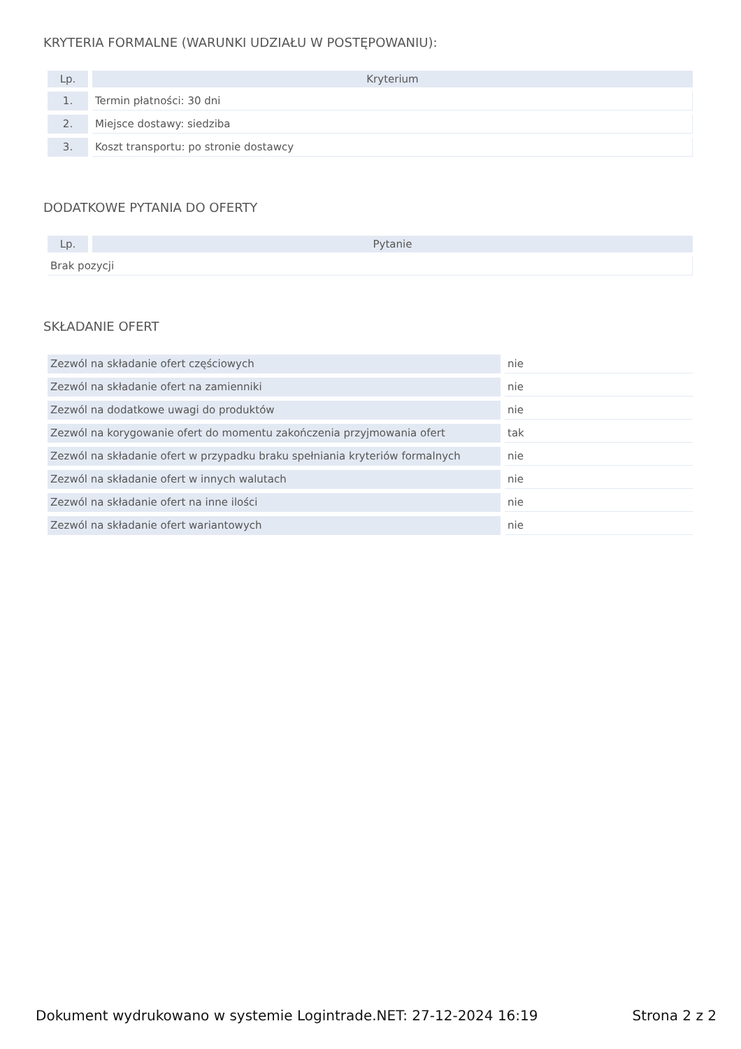KRYTERIA FORMALNE (WARUNKI UDZIAŁU W POSTĘPOWANIU):
| Lp. | Kryterium |
| --- | --- |
| 1. | Termin płatności: 30 dni |
| 2. | Miejsce dostawy: siedziba |
| 3. | Koszt transportu: po stronie dostawcy |
DODATKOWE PYTANIA DO OFERTY
| Lp. | Pytanie |
| --- | --- |
| Brak pozycji | |
SKŁADANIE OFERT
| Zezwól na składanie ofert częściowych | nie |
| Zezwól na składanie ofert na zamienniki | nie |
| Zezwól na dodatkowe uwagi do produktów | nie |
| Zezwól na korygowanie ofert do momentu zakończenia przyjmowania ofert | tak |
| Zezwól na składanie ofert w przypadku braku spełniania kryteriów formalnych | nie |
| Zezwól na składanie ofert w innych walutach | nie |
| Zezwól na składanie ofert na inne ilości | nie |
| Zezwól na składanie ofert wariantowych | nie |
Dokument wydrukowano w systemie Logintrade.NET: 27-12-2024 16:19 Strona 2 z 2